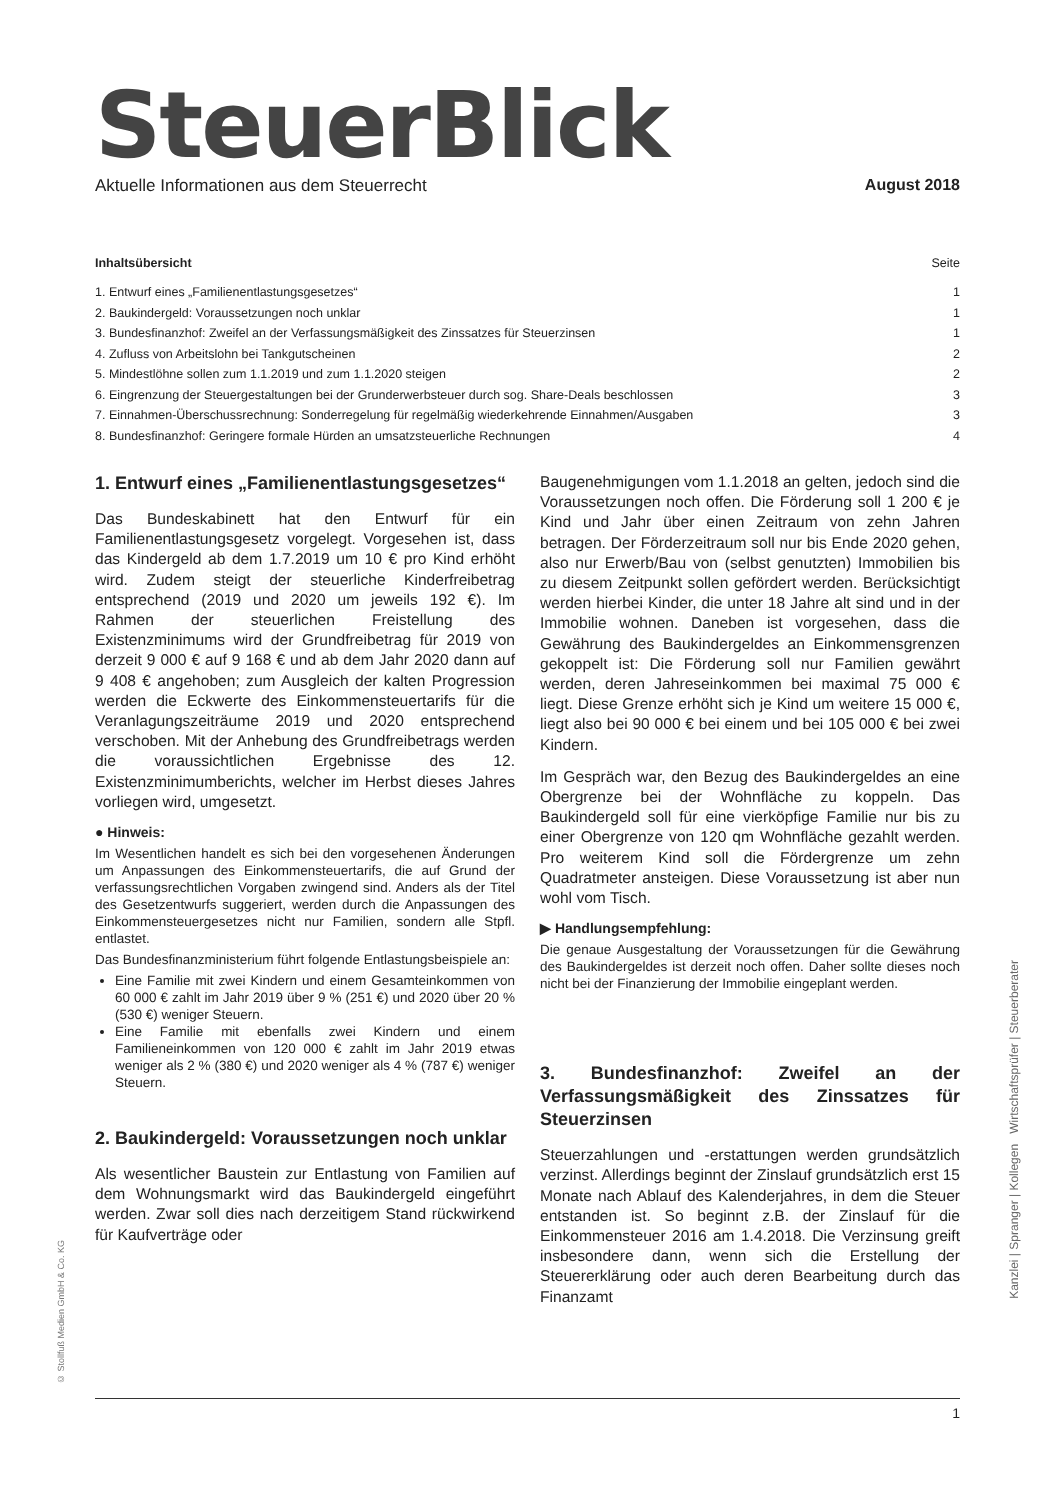SteuerBlick
Aktuelle Informationen aus dem Steuerrecht August 2018
Inhaltsübersicht Seite
1. Entwurf eines „Familienentlastungsgesetzes“1
2. Baukindergeld: Voraussetzungen noch unklar 1
3. Bundesfinanzhof: Zweifel an der Verfassungsmäßigkeit des Zinssatzes für Steuerzinsen 1
4. Zufluss von Arbeitslohn bei Tankgutscheinen 2
5. Mindestlöhne sollen zum 1.1.2019 und zum 1.1.2020 steigen 2
6. Eingrenzung der Steuergestaltungen bei der Grunderwerbsteuer durch sog. Share-Deals beschlossen 3
7. Einnahmen-Überschussrechnung: Sonderregelung für regelmäßig wiederkehrende Einnahmen/Ausgaben 3
8. Bundesfinanzhof: Geringere formale Hürden an umsatzsteuerliche Rechnungen 4
1. Entwurf eines „Familienentlastungs­gesetzes“
Das Bundeskabinett hat den Entwurf für ein Familienentlastungsgesetz vorgelegt. Vorgesehen ist, dass das Kindergeld ab dem 1.7.2019 um 10 € pro Kind erhöht wird. Zudem steigt der steuerliche Kinderfreibetrag entsprechend (2019 und 2020 um jeweils 192 €). Im Rahmen der steuerlichen Freistellung des Existenzminimums wird der Grundfreibetrag für 2019 von derzeit 9 000 € auf 9 168 € und ab dem Jahr 2020 dann auf 9 408 € angehoben; zum Ausgleich der kalten Progression werden die Eckwerte des Einkommensteuertarifs für die Veranlagungszeiträume 2019 und 2020 entsprechend verschoben. Mit der Anhebung des Grundfreibetrags werden die voraussichtlichen Ergebnisse des 12. Existenzminimumberichts, welcher im Herbst dieses Jahres vorliegen wird, umgesetzt.
● Hinweis:
Im Wesentlichen handelt es sich bei den vorgesehenen Änderungen um Anpassungen des Einkommensteuertarifs, die auf Grund der verfassungsrechtlichen Vorgaben zwingend sind. Anders als der Titel des Gesetzentwurfs suggeriert, werden durch die Anpassungen des Einkommensteuergesetzes nicht nur Familien, sondern alle Stpfl. entlastet.
Das Bundesfinanzministerium führt folgende Entlastungsbeispiele an:
Eine Familie mit zwei Kindern und einem Gesamteinkommen von 60 000 € zahlt im Jahr 2019 über 9 % (251 €) und 2020 über 20 % (530 €) weniger Steuern.
Eine Familie mit ebenfalls zwei Kindern und einem Familieneinkommen von 120 000 € zahlt im Jahr 2019 etwas weniger als 2 % (380 €) und 2020 weniger als 4 % (787 €) weniger Steuern.
2. Baukindergeld: Voraussetzungen noch unklar
Als wesentlicher Baustein zur Entlastung von Familien auf dem Wohnungsmarkt wird das Baukindergeld eingeführt werden. Zwar soll dies nach derzeitigem Stand rückwirkend für Kaufverträge oder
Baugenehmigungen vom 1.1.2018 an gelten, jedoch sind die Voraussetzungen noch offen. Die Förderung soll 1 200 € je Kind und Jahr über einen Zeitraum von zehn Jahren betragen. Der Förderzeitraum soll nur bis Ende 2020 gehen, also nur Erwerb/Bau von (selbst genutzten) Immobilien bis zu diesem Zeitpunkt sollen gefördert werden. Berücksichtigt werden hierbei Kinder, die unter 18 Jahre alt sind und in der Immobilie wohnen. Daneben ist vorgesehen, dass die Gewährung des Baukindergeldes an Einkommensgrenzen gekoppelt ist: Die Förderung soll nur Familien gewährt werden, deren Jahreseinkommen bei maximal 75 000 € liegt. Diese Grenze erhöht sich je Kind um weitere 15 000 €, liegt also bei 90 000 € bei einem und bei 105 000 € bei zwei Kindern.
Im Gespräch war, den Bezug des Baukindergeldes an eine Obergrenze bei der Wohnfläche zu koppeln. Das Baukindergeld soll für eine vierköpfige Familie nur bis zu einer Obergrenze von 120 qm Wohnfläche gezahlt werden. Pro weiterem Kind soll die Fördergrenze um zehn Quadratmeter ansteigen. Diese Voraussetzung ist aber nun wohl vom Tisch.
▶ Handlungsempfehlung:
Die genaue Ausgestaltung der Voraussetzungen für die Gewährung des Baukindergeldes ist derzeit noch offen. Daher sollte dieses noch nicht bei der Finanzierung der Immobilie eingeplant werden.
3. Bundesfinanzhof: Zweifel an der Verfassungsmäßigkeit des Zinssatzes für Steuerzinsen
Steuerzahlungen und -erstattungen werden grundsätzlich verzinst. Allerdings beginnt der Zinslauf grundsätzlich erst 15 Monate nach Ablauf des Kalenderjahres, in dem die Steuer entstanden ist. So beginnt z.B. der Zinslauf für die Einkommensteuer 2016 am 1.4.2018. Die Verzinsung greift insbesondere dann, wenn sich die Erstellung der Steuererklärung oder auch deren Bearbeitung durch das Finanzamt
© Stollfuß Medien GmbH & Co. KG
Kanzlei | Spranger | Kollegen Wirtschaftsprüfer | Steuerberater
1